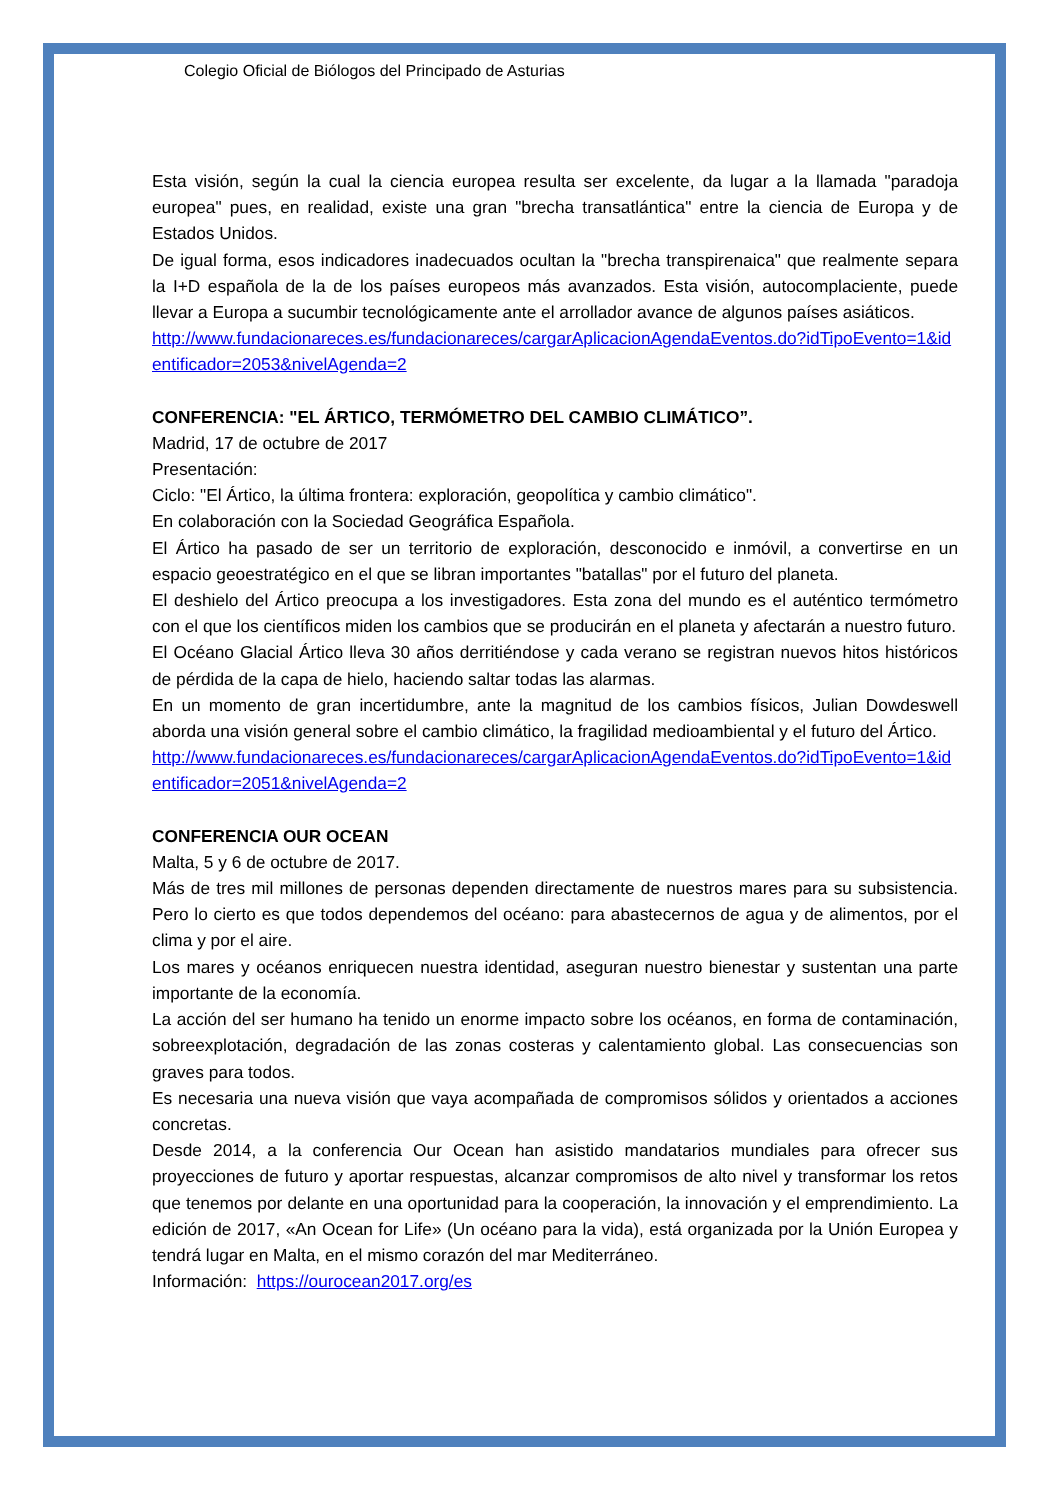Colegio Oficial de Biólogos del Principado de Asturias
Esta visión, según la cual la ciencia europea resulta ser excelente, da lugar a la llamada "paradoja europea" pues, en realidad, existe una gran "brecha transatlántica" entre la ciencia de Europa y de Estados Unidos.
De igual forma, esos indicadores inadecuados ocultan la "brecha transpirenaica" que realmente separa la I+D española de la de los países europeos más avanzados. Esta visión, autocomplaciente, puede llevar a Europa a sucumbir tecnológicamente ante el arrollador avance de algunos países asiáticos.
http://www.fundacionareces.es/fundacionareces/cargarAplicacionAgendaEventos.do?idTipoEvento=1&identificador=2053&nivelAgenda=2
CONFERENCIA: "EL ÁRTICO, TERMÓMETRO DEL CAMBIO CLIMÁTICO”.
Madrid, 17 de octubre de 2017
Presentación:
Ciclo: "El Ártico, la última frontera: exploración, geopolítica y cambio climático".
En colaboración con la Sociedad Geográfica Española.
El Ártico ha pasado de ser un territorio de exploración, desconocido e inmóvil, a convertirse en un espacio geoestratégico en el que se libran importantes "batallas" por el futuro del planeta.
El deshielo del Ártico preocupa a los investigadores. Esta zona del mundo es el auténtico termómetro con el que los científicos miden los cambios que se producirán en el planeta y afectarán a nuestro futuro.
El Océano Glacial Ártico lleva 30 años derritiéndose y cada verano se registran nuevos hitos históricos de pérdida de la capa de hielo, haciendo saltar todas las alarmas.
En un momento de gran incertidumbre, ante la magnitud de los cambios físicos, Julian Dowdeswell aborda una visión general sobre el cambio climático, la fragilidad medioambiental y el futuro del Ártico.
http://www.fundacionareces.es/fundacionareces/cargarAplicacionAgendaEventos.do?idTipoEvento=1&identificador=2051&nivelAgenda=2
CONFERENCIA OUR OCEAN
Malta, 5 y 6 de octubre de 2017.
Más de tres mil millones de personas dependen directamente de nuestros mares para su subsistencia. Pero lo cierto es que todos dependemos del océano: para abastecernos de agua y de alimentos, por el clima y por el aire.
Los mares y océanos enriquecen nuestra identidad, aseguran nuestro bienestar y sustentan una parte importante de la economía.
La acción del ser humano ha tenido un enorme impacto sobre los océanos, en forma de contaminación, sobreexplotación, degradación de las zonas costeras y calentamiento global. Las consecuencias son graves para todos.
Es necesaria una nueva visión que vaya acompañada de compromisos sólidos y orientados a acciones concretas.
Desde 2014, a la conferencia Our Ocean han asistido mandatarios mundiales para ofrecer sus proyecciones de futuro y aportar respuestas, alcanzar compromisos de alto nivel y transformar los retos que tenemos por delante en una oportunidad para la cooperación, la innovación y el emprendimiento. La edición de 2017, «An Ocean for Life» (Un océano para la vida), está organizada por la Unión Europea y tendrá lugar en Malta, en el mismo corazón del mar Mediterráneo.
Información: https://ourocean2017.org/es